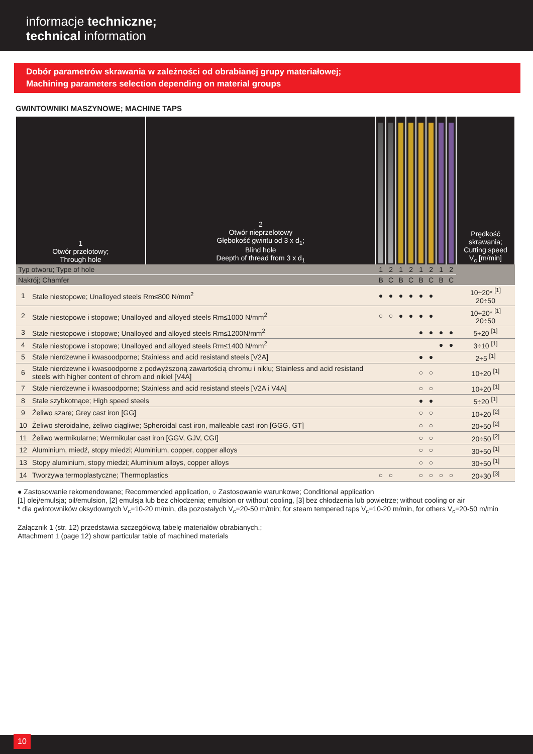informacje techniczne;
technical information
Dobór parametrów skrawania w zależności od obrabianej grupy materiałowej;
Machining parameters selection depending on material groups
GWINTOWNIKI MASZYNOWE; MACHINE TAPS
| 1 Otwór przelotowy; Through hole | | 2 Otwór nieprzelotowy Głębokość gwintu od 3 x d<sub>1</sub>; Blind hole Deepth of thread from 3 x d<sub>1</sub> | | | | | | | | | Prędkość skrawania; Cutting speed V<sub>c</sub> [m/min] |
| --- | --- | --- | --- | --- | --- | --- | --- | --- | --- | --- | --- |
| Typ otworu; Type of hole | | | 1 | 2 | 1 | 2 | 1 | 2 | 1 | 2 | |
| Nakrój; Chamfer | | | B | C | B | C | B | C | B | C | |
| 1 | Stale niestopowe; Unalloyed steels Rm≤800 N/mm<sup>2</sup> | | ● | ● | ● | ● | ● | ● | | | 10÷20* <sup>[1]</sup> 20÷50 |
| 2 | Stale niestopowe i stopowe; Unalloyed and alloyed steels Rm≤1000 N/mm<sup>2</sup> | | ○ | ○ | ● | ● | ● | ● | | | 10÷20* <sup>[1]</sup> 20÷50 |
| 3 | Stale niestopowe i stopowe; Unalloyed and alloyed steels Rm≤1200N/mm<sup>2</sup> | | | | | | ● | ● | ● | ● | 5÷20 <sup>[1]</sup> |
| 4 | Stale niestopowe i stopowe; Unalloyed and alloyed steels Rm≤1400 N/mm<sup>2</sup> | | | | | | | | ● | ● | 3÷10 <sup>[1]</sup> |
| 5 | Stale nierdzewne i kwasoodporne; Stainless and acid resistand steels [V2A] | | | | | | ● | ● | | | 2÷5 <sup>[1]</sup> |
| 6 | Stale nierdzewne i kwasoodporne z podwyższoną zawartością chromu i niklu; Stainless and acid resistand steels with higher content of chrom and nikiel [V4A] | | | | | | ○ | ○ | | | 10÷20 <sup>[1]</sup> |
| 7 | Stale nierdzewne i kwasoodporne; Stainless and acid resistand steels [V2A i V4A] | | | | | | ○ | ○ | | | 10÷20 <sup>[1]</sup> |
| 8 | Stale szybkotnące; High speed steels | | | | | | ● | ● | | | 5÷20 <sup>[1]</sup> |
| 9 | Żeliwo szare; Grey cast iron [GG] | | | | | | ○ | ○ | | | 10÷20 <sup>[2]</sup> |
| 10 | Żeliwo sferoidalne, żeliwo ciągliwe; Spheroidal cast iron, malleable cast iron [GGG, GT] | | | | | | ○ | ○ | | | 20÷50 <sup>[2]</sup> |
| 11 | Żeliwo wermikularne; Wermikular cast iron [GGV, GJV, CGI] | | | | | | ○ | ○ | | | 20÷50 <sup>[2]</sup> |
| 12 | Aluminium, miedź, stopy miedzi; Aluminium, copper, copper alloys | | | | | | ○ | ○ | | | 30÷50 <sup>[1]</sup> |
| 13 | Stopy aluminium, stopy miedzi; Aluminium alloys, copper alloys | | | | | | ○ | ○ | | | 30÷50 <sup>[1]</sup> |
| 14 | Tworzywa termoplastyczne; Thermoplastics | | ○ | ○ | | | ○ | ○ | ○ | ○ | 20÷30 <sup>[3]</sup> |
● Zastosowanie rekomendowane; Recommended application, ○ Zastosowanie warunkowe; Conditional application
[1] olej/emulsja; oil/emulsion, [2] emulsja lub bez chłodzenia; emulsion or without cooling, [3] bez chłodzenia lub powietrze; without cooling or air
* dla gwintowników oksydownych V<sub>c</sub>=10-20 m/min, dla pozostałych V<sub>c</sub>=20-50 m/min; for steam tempered taps V<sub>c</sub>=10-20 m/min, for others V<sub>c</sub>=20-50 m/min
Załącznik 1 (str. 12) przedstawia szczegółową tabelę materiałów obrabianych.;
Attachment 1 (page 12) show particular table of machined materials
10